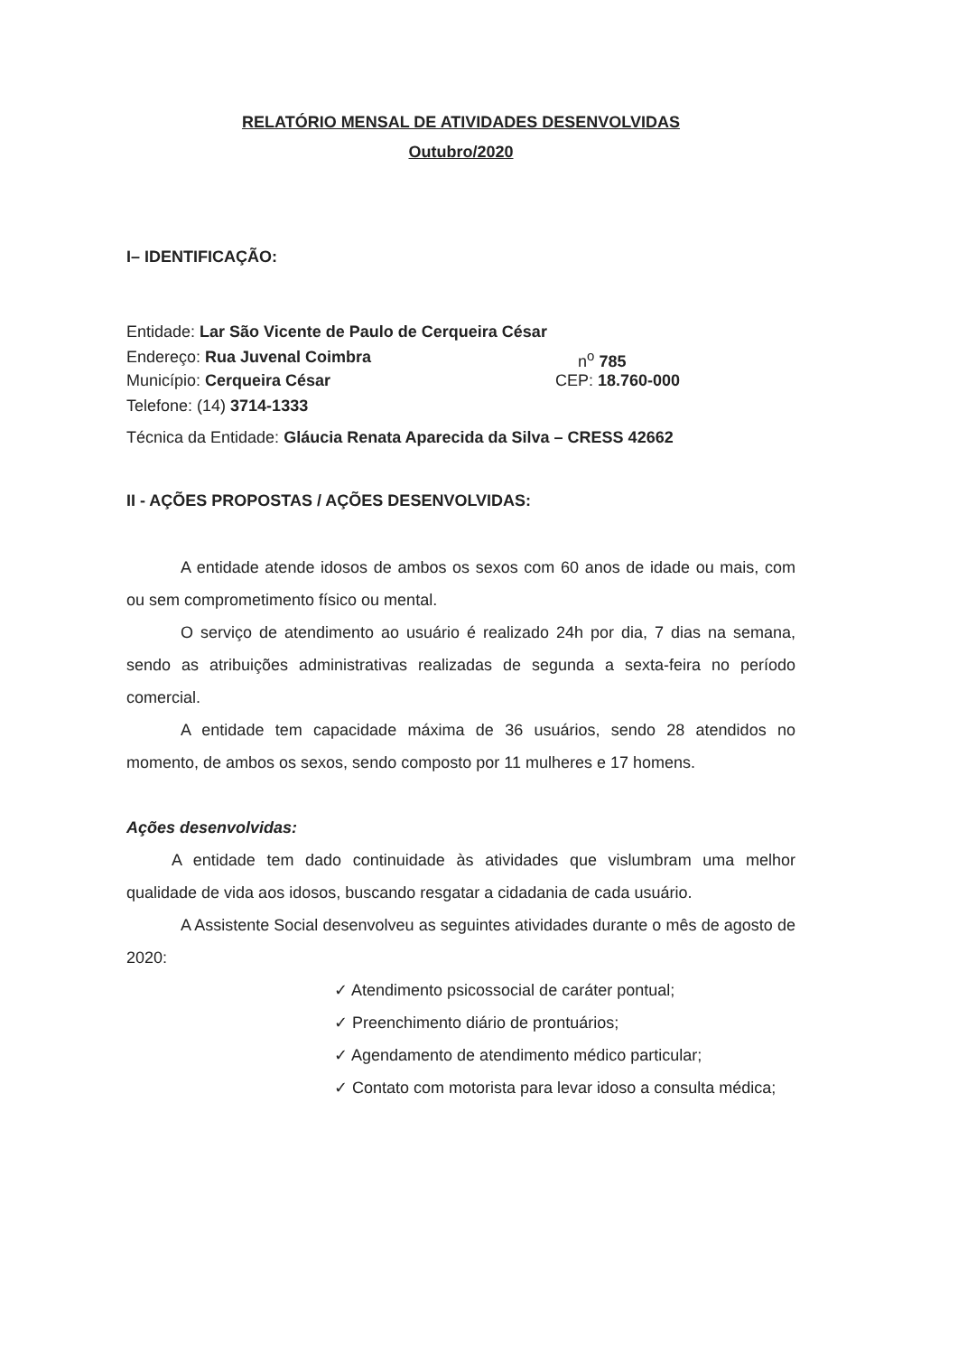RELATÓRIO MENSAL DE ATIVIDADES DESENVOLVIDAS
Outubro/2020
I– IDENTIFICAÇÃO:
Entidade: Lar São Vicente de Paulo de Cerqueira César
Endereço: Rua Juvenal Coimbra n<sup>o</sup> 785
Município: Cerqueira César CEP: 18.760-000
Telefone: (14) 3714-1333
Técnica da Entidade: Gláucia Renata Aparecida da Silva – CRESS 42662
II - AÇÕES PROPOSTAS / AÇÕES DESENVOLVIDAS:
A entidade atende idosos de ambos os sexos com 60 anos de idade ou mais, com ou sem comprometimento físico ou mental.
O serviço de atendimento ao usuário é realizado 24h por dia, 7 dias na semana, sendo as atribuições administrativas realizadas de segunda a sexta-feira no período comercial.
A entidade tem capacidade máxima de 36 usuários, sendo 28 atendidos no momento, de ambos os sexos, sendo composto por 11 mulheres e 17 homens.
Ações desenvolvidas:
A entidade tem dado continuidade às atividades que vislumbram uma melhor qualidade de vida aos idosos, buscando resgatar a cidadania de cada usuário.
A Assistente Social desenvolveu as seguintes atividades durante o mês de agosto de 2020:
✓ Atendimento psicossocial de caráter pontual;
✓ Preenchimento diário de prontuários;
✓ Agendamento de atendimento médico particular;
✓ Contato com motorista para levar idoso a consulta médica;